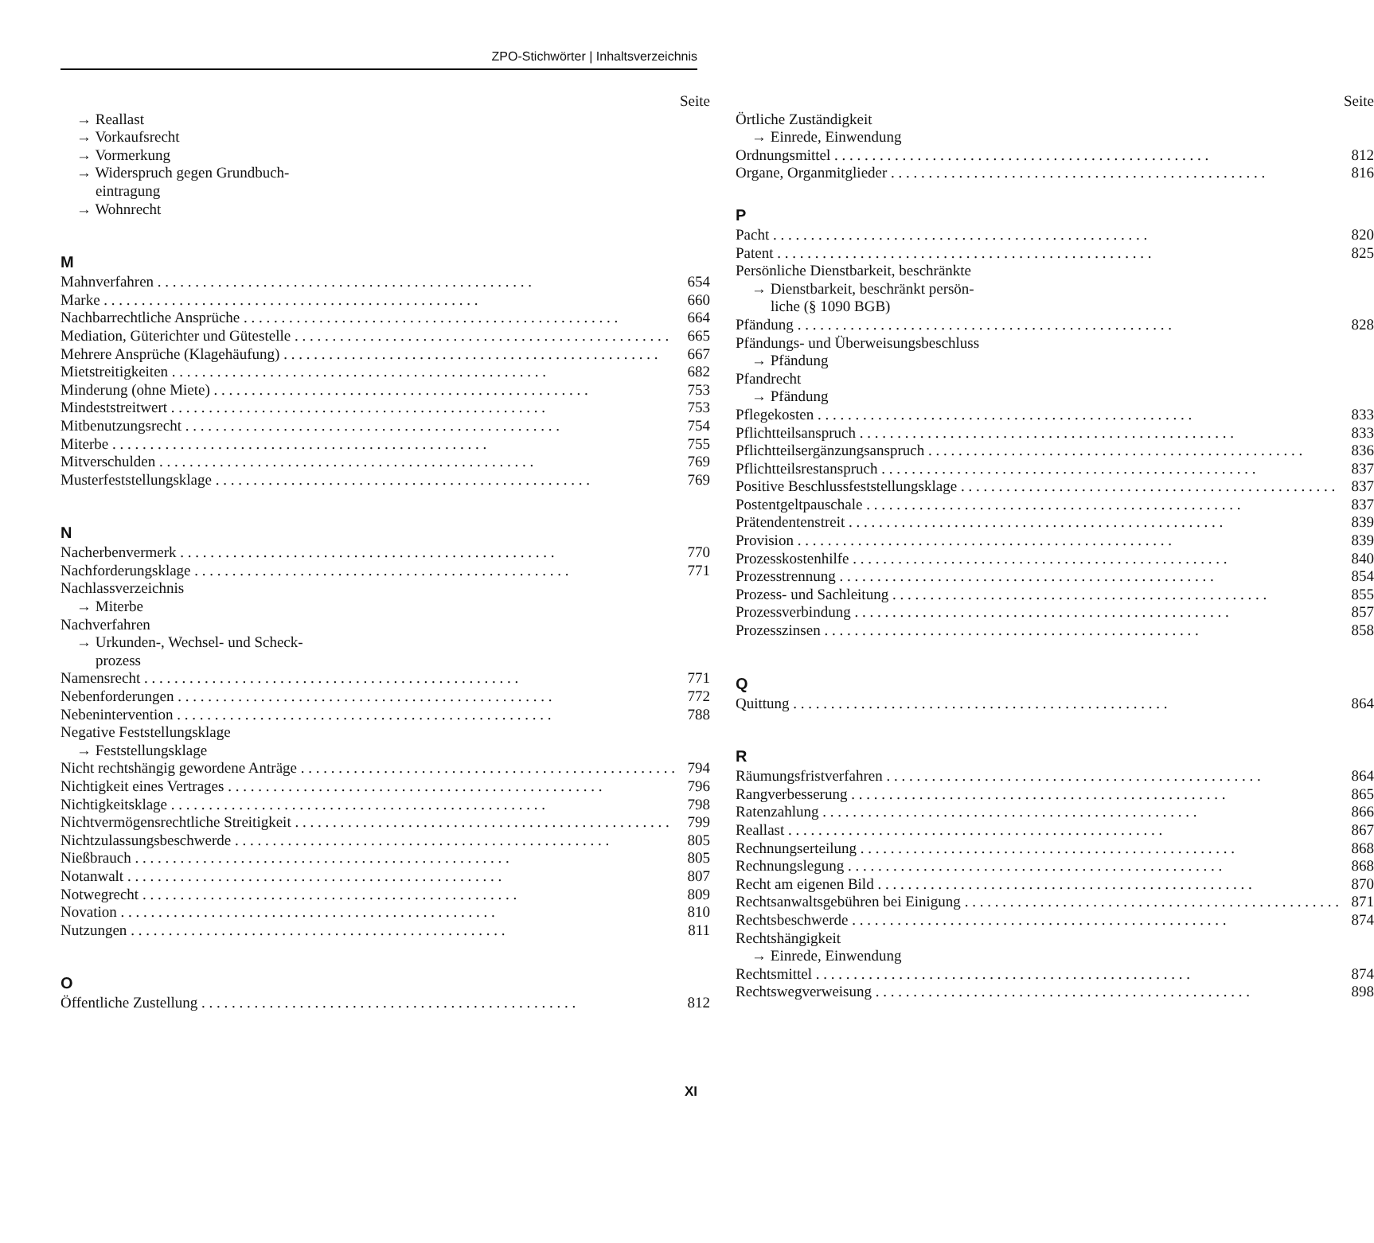ZPO-Stichwörter | Inhaltsverzeichnis
Seite
→ Reallast
→ Vorkaufsrecht
→ Vormerkung
→ Widerspruch gegen Grundbuch-
eintragung
→ Wohnrecht
M
Mahnverfahren 654
Marke 660
Nachbarrechtliche Ansprüche 664
Mediation, Güterichter und Gütestelle 665
Mehrere Ansprüche (Klagehäufung) 667
Mietstreitigkeiten 682
Minderung (ohne Miete) 753
Mindeststreitwert 753
Mitbenutzungsrecht 754
Miterbe 755
Mitverschulden 769
Musterfeststellungsklage 769
N
Nacherbenvermerk 770
Nachforderungsklage 771
Nachlassverzeichnis
→ Miterbe
Nachverfahren
→ Urkunden-, Wechsel- und Scheck-
prozess
Namensrecht 771
Nebenforderungen 772
Nebenintervention 788
Negative Feststellungsklage
→ Feststellungsklage
Nicht rechtshängig gewordene Anträge 794
Nichtigkeit eines Vertrages 796
Nichtigkeitsklage 798
Nichtvermögensrechtliche Streitigkeit 799
Nichtzulassungsbeschwerde 805
Nießbrauch 805
Notanwalt 807
Notwegrecht 809
Novation 810
Nutzungen 811
O
Öffentliche Zustellung 812
Seite
Örtliche Zuständigkeit
→ Einrede, Einwendung
Ordnungsmittel 812
Organe, Organmitglieder 816
P
Pacht 820
Patent 825
Persönliche Dienstbarkeit, beschränkte
→ Dienstbarkeit, beschränkt persön-
liche (§ 1090 BGB)
Pfändung 828
Pfändungs- und Überweisungsbeschluss
→ Pfändung
Pfandrecht
→ Pfändung
Pflegekosten 833
Pflichtteilsanspruch 833
Pflichtteilsergänzungsanspruch 836
Pflichtteilsrestanspruch 837
Positive Beschlussfeststellungsklage 837
Postentgeltpauschale 837
Prätendentenstreit 839
Provision 839
Prozesskostenhilfe 840
Prozesstrennung 854
Prozess- und Sachleitung 855
Prozessverbindung 857
Prozesszinsen 858
Q
Quittung 864
R
Räumungsfristverfahren 864
Rangverbesserung 865
Ratenzahlung 866
Reallast 867
Rechnungserteilung 868
Rechnungslegung 868
Recht am eigenen Bild 870
Rechtsanwaltsgebühren bei Einigung 871
Rechtsbeschwerde 874
Rechtshängigkeit
→ Einrede, Einwendung
Rechtsmittel 874
Rechtswegverweisung 898
XI